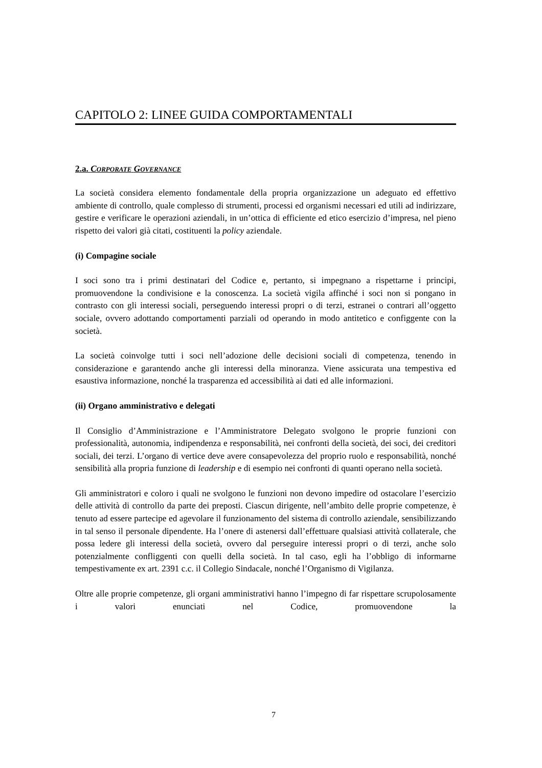CAPITOLO 2: LINEE GUIDA COMPORTAMENTALI
2.a. CORPORATE GOVERNANCE
La società considera elemento fondamentale della propria organizzazione un adeguato ed effettivo ambiente di controllo, quale complesso di strumenti, processi ed organismi necessari ed utili ad indirizzare, gestire e verificare le operazioni aziendali, in un’ottica di efficiente ed etico esercizio d’impresa, nel pieno rispetto dei valori già citati, costituenti la policy aziendale.
(i) Compagine sociale
I soci sono tra i primi destinatari del Codice e, pertanto, si impegnano a rispettarne i principi, promuovendone la condivisione e la conoscenza. La società vigila affinché i soci non si pongano in contrasto con gli interessi sociali, perseguendo interessi propri o di terzi, estranei o contrari all’oggetto sociale, ovvero adottando comportamenti parziali od operando in modo antitetico e configgente con la società.
La società coinvolge tutti i soci nell’adozione delle decisioni sociali di competenza, tenendo in considerazione e garantendo anche gli interessi della minoranza. Viene assicurata una tempestiva ed esaustiva informazione, nonché la trasparenza ed accessibilità ai dati ed alle informazioni.
(ii) Organo amministrativo e delegati
Il Consiglio d’Amministrazione e l’Amministratore Delegato svolgono le proprie funzioni con professionalità, autonomia, indipendenza e responsabilità, nei confronti della società, dei soci, dei creditori sociali, dei terzi. L’organo di vertice deve avere consapevolezza del proprio ruolo e responsabilità, nonché sensibilità alla propria funzione di leadership e di esempio nei confronti di quanti operano nella società.
Gli amministratori e coloro i quali ne svolgono le funzioni non devono impedire od ostacolare l’esercizio delle attività di controllo da parte dei preposti. Ciascun dirigente, nell’ambito delle proprie competenze, è tenuto ad essere partecipe ed agevolare il funzionamento del sistema di controllo aziendale, sensibilizzando in tal senso il personale dipendente. Ha l’onere di astenersi dall’effettuare qualsiasi attività collaterale, che possa ledere gli interessi della società, ovvero dal perseguire interessi propri o di terzi, anche solo potenzialmente confliggenti con quelli della società. In tal caso, egli ha l’obbligo di informarne tempestivamente ex art. 2391 c.c. il Collegio Sindacale, nonché l’Organismo di Vigilanza.
Oltre alle proprie competenze, gli organi amministrativi hanno l’impegno di far rispettare scrupolosamente i valori enunciati nel Codice, promuovendone la
7